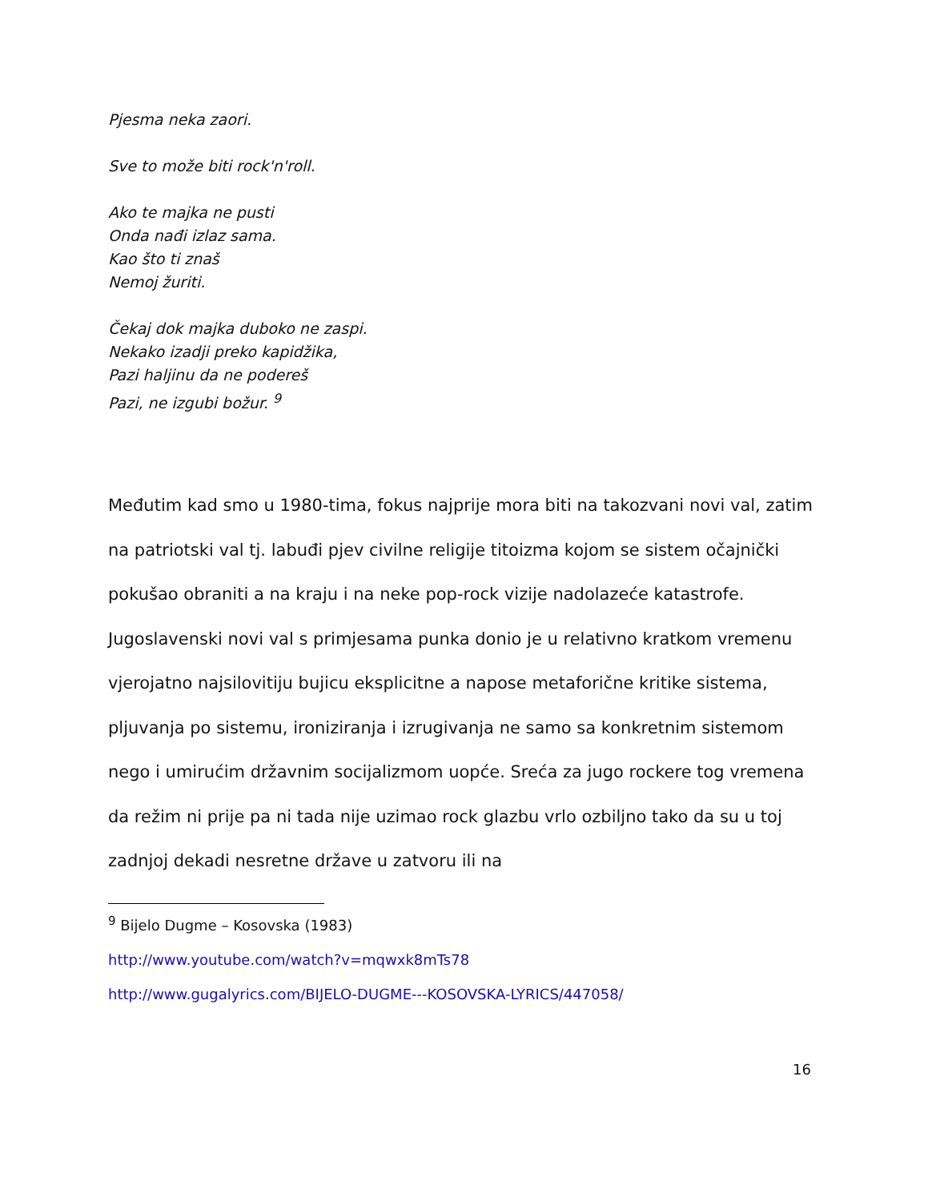Pjesma neka zaori.
Sve to može biti rock'n'roll.
Ako te majka ne pusti
Onda nađi izlaz sama.
Kao što ti znaš
Nemoj žuriti.
Čekaj dok majka duboko ne zaspi.
Nekako izadji preko kapidžika,
Pazi haljinu da ne podereš
Pazi, ne izgubi božur. <sup>9</sup>
Međutim kad smo u 1980-tima, fokus najprije mora biti na takozvani novi val, zatim na patriotski val tj. labuđi pjev civilne religije titoizma kojom se sistem očajnički pokušao obraniti a na kraju i na neke pop-rock vizije nadolazeće katastrofe. Jugoslavenski novi val s primjesama punka donio je u relativno kratkom vremenu vjerojatno najsilovitiju bujicu eksplicitne a napose metaforične kritike sistema, pljuvanja po sistemu, ironiziranja i izrugivanja ne samo sa konkretnim sistemom nego i umirućim državnim socijalizmom uopće. Sreća za jugo rockere tog vremena da režim ni prije pa ni tada nije uzimao rock glazbu vrlo ozbiljno tako da su u toj zadnjoj dekadi nesretne države u zatvoru ili na
<sup>9</sup> Bijelo Dugme – Kosovska (1983)
http://www.youtube.com/watch?v=mqwxk8mTs78
http://www.gugalyrics.com/BIJELO-DUGME---KOSOVSKA-LYRICS/447058/
16